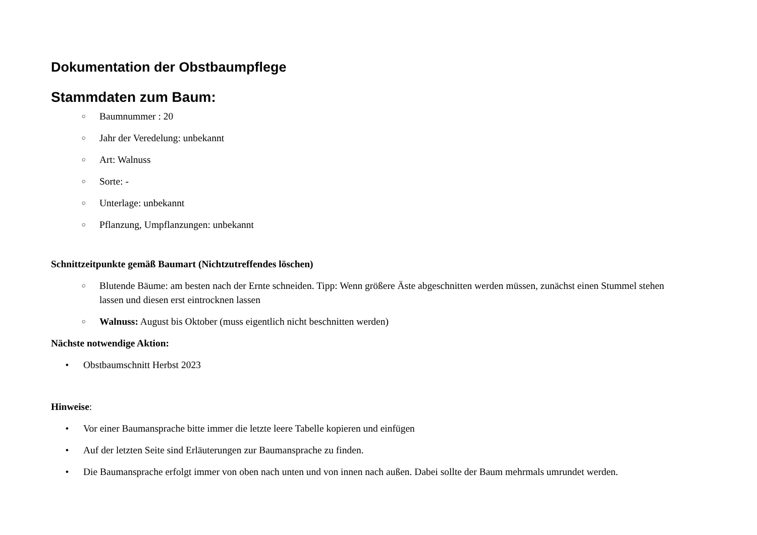Dokumentation der Obstbaumpflege
Stammdaten zum Baum:
○ Baumnummer : 20
○ Jahr der Veredelung: unbekannt
○ Art: Walnuss
○ Sorte: -
○ Unterlage: unbekannt
○ Pflanzung, Umpflanzungen: unbekannt
Schnittzeitpunkte gemäß Baumart (Nichtzutreffendes löschen)
○ Blutende Bäume: am besten nach der Ernte schneiden. Tipp: Wenn größere Äste abgeschnitten werden müssen, zunächst einen Stummel stehen lassen und diesen erst eintrocknen lassen
○ Walnuss: August bis Oktober (muss eigentlich nicht beschnitten werden)
Nächste notwendige Aktion:
• Obstbaumschnitt Herbst 2023
Hinweise:
• Vor einer Baumansprache bitte immer die letzte leere Tabelle kopieren und einfügen
• Auf der letzten Seite sind Erläuterungen zur Baumansprache zu finden.
• Die Baumansprache erfolgt immer von oben nach unten und von innen nach außen. Dabei sollte der Baum mehrmals umrundet werden.